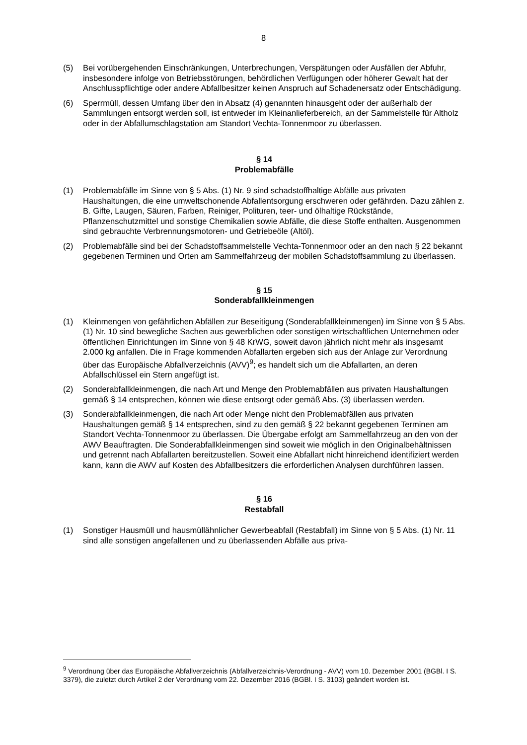8
(5) Bei vorübergehenden Einschränkungen, Unterbrechungen, Verspätungen oder Ausfällen der Abfuhr, insbesondere infolge von Betriebsstörungen, behördlichen Verfügungen oder höherer Gewalt hat der Anschlusspflichtige oder andere Abfallbesitzer keinen Anspruch auf Schadenersatz oder Entschädigung.
(6) Sperrmüll, dessen Umfang über den in Absatz (4) genannten hinausgeht oder der außerhalb der Sammlungen entsorgt werden soll, ist entweder im Kleinanlieferbereich, an der Sammelstelle für Altholz oder in der Abfallumschlagstation am Standort Vechta-Tonnenmoor zu überlassen.
§ 14
Problemabfälle
(1) Problemabfälle im Sinne von § 5 Abs. (1) Nr. 9 sind schadstoffhaltige Abfälle aus privaten Haushaltungen, die eine umweltschonende Abfallentsorgung erschweren oder gefährden. Dazu zählen z. B. Gifte, Laugen, Säuren, Farben, Reiniger, Polituren, teer- und ölhaltige Rückstände, Pflanzenschutzmittel und sonstige Chemikalien sowie Abfälle, die diese Stoffe enthalten. Ausgenommen sind gebrauchte Verbrennungsmotoren- und Getriebeöle (Altöl).
(2) Problemabfälle sind bei der Schadstoffsammelstelle Vechta-Tonnenmoor oder an den nach § 22 bekannt gegebenen Terminen und Orten am Sammelfahrzeug der mobilen Schadstoffsammlung zu überlassen.
§ 15
Sonderabfallkleinmengen
(1) Kleinmengen von gefährlichen Abfällen zur Beseitigung (Sonderabfallkleinmengen) im Sinne von § 5 Abs. (1) Nr. 10 sind bewegliche Sachen aus gewerblichen oder sonstigen wirtschaftlichen Unternehmen oder öffentlichen Einrichtungen im Sinne von § 48 KrWG, soweit davon jährlich nicht mehr als insgesamt 2.000 kg anfallen. Die in Frage kommenden Abfallarten ergeben sich aus der Anlage zur Verordnung über das Europäische Abfallverzeichnis (AVV)<sup>9</sup>; es handelt sich um die Abfallarten, an deren Abfallschlüssel ein Stern angefügt ist.
(2) Sonderabfallkleinmengen, die nach Art und Menge den Problemabfällen aus privaten Haushaltungen gemäß § 14 entsprechen, können wie diese entsorgt oder gemäß Abs. (3) überlassen werden.
(3) Sonderabfallkleinmengen, die nach Art oder Menge nicht den Problemabfällen aus privaten Haushaltungen gemäß § 14 entsprechen, sind zu den gemäß § 22 bekannt gegebenen Terminen am Standort Vechta-Tonnenmoor zu überlassen. Die Übergabe erfolgt am Sammelfahrzeug an den von der AWV Beauftragten. Die Sonderabfallkleinmengen sind soweit wie möglich in den Originalbehältnissen und getrennt nach Abfallarten bereitzustellen. Soweit eine Abfallart nicht hinreichend identifiziert werden kann, kann die AWV auf Kosten des Abfallbesitzers die erforderlichen Analysen durchführen lassen.
§ 16
Restabfall
(1) Sonstiger Hausmüll und hausmüllähnlicher Gewerbeabfall (Restabfall) im Sinne von § 5 Abs. (1) Nr. 11 sind alle sonstigen angefallenen und zu überlassenden Abfälle aus priva-
<sup>9</sup> Verordnung über das Europäische Abfallverzeichnis (Abfallverzeichnis-Verordnung - AVV) vom 10. Dezember 2001 (BGBl. I S. 3379), die zuletzt durch Artikel 2 der Verordnung vom 22. Dezember 2016 (BGBl. I S. 3103) geändert worden ist.